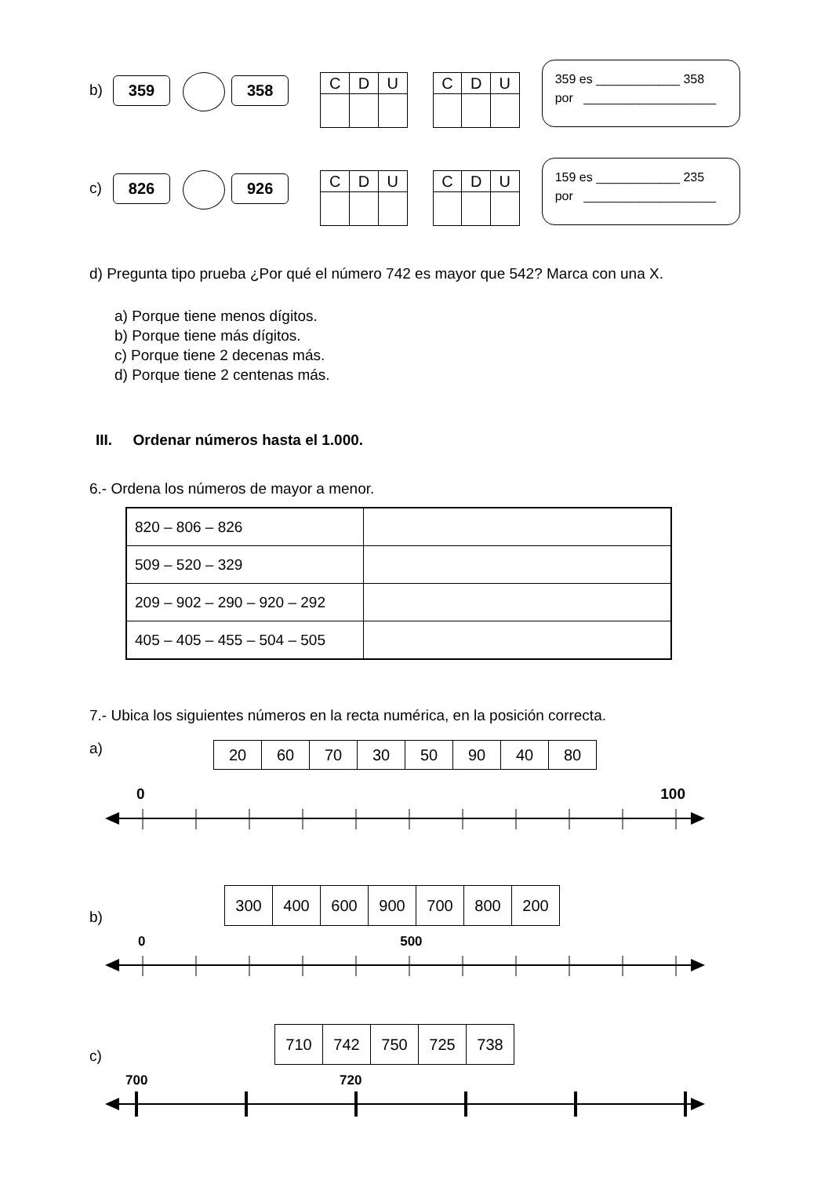b)
359 358
| C | D | U |
| C | D | U |
359 es ____________ 358
por ___________________
c)
826 926
| C | D | U |
| C | D | U |
159 es ____________ 235
por ___________________
d) Pregunta tipo prueba ¿Por qué el número 742 es mayor que 542? Marca con una X.
a) Porque tiene menos dígitos.
b) Porque tiene más dígitos.
c) Porque tiene 2 decenas más.
d) Porque tiene 2 centenas más.
III. Ordenar números hasta el 1.000.
6.- Ordena los números de mayor a menor.
| 820 – 806 – 826 | |
| 509 – 520 – 329 | |
| 209 – 902 – 290 – 920 – 292 | |
| 405 – 405 – 455 – 504 – 505 | |
7.- Ubica los siguientes números en la recta numérica, en la posición correcta.
a)
| 20 | 60 | 70 | 30 | 50 | 90 | 40 | 80 |
0 100
b)
| 300 | 400 | 600 | 900 | 700 | 800 | 200 |
0 500
c)
| 710 | 742 | 750 | 725 | 738 |
700 720